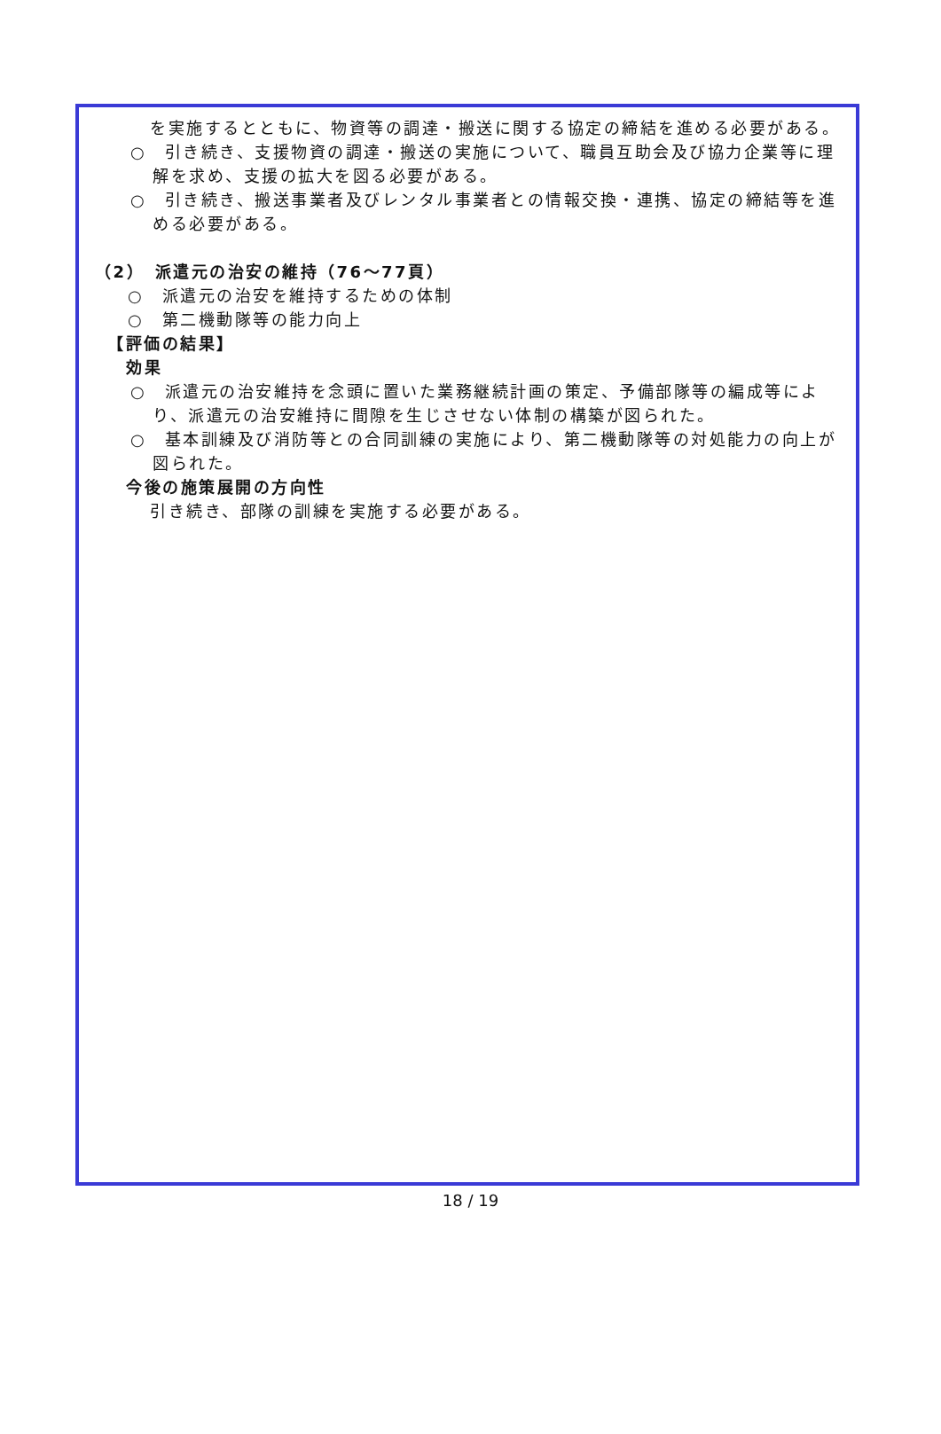を実施するとともに、物資等の調達・搬送に関する協定の締結を進める必要がある。
○　引き続き、支援物資の調達・搬送の実施について、職員互助会及び協力企業等に理解を求め、支援の拡大を図る必要がある。
○　引き続き、搬送事業者及びレンタル事業者との情報交換・連携、協定の締結等を進める必要がある。
（2）　派遣元の治安の維持（76～77頁）
○　派遣元の治安を維持するための体制
○　第二機動隊等の能力向上
【評価の結果】
効果
○　派遣元の治安維持を念頭に置いた業務継続計画の策定、予備部隊等の編成等により、派遣元の治安維持に間隙を生じさせない体制の構築が図られた。
○　基本訓練及び消防等との合同訓練の実施により、第二機動隊等の対処能力の向上が図られた。
今後の施策展開の方向性
引き続き、部隊の訓練を実施する必要がある。
18 / 19